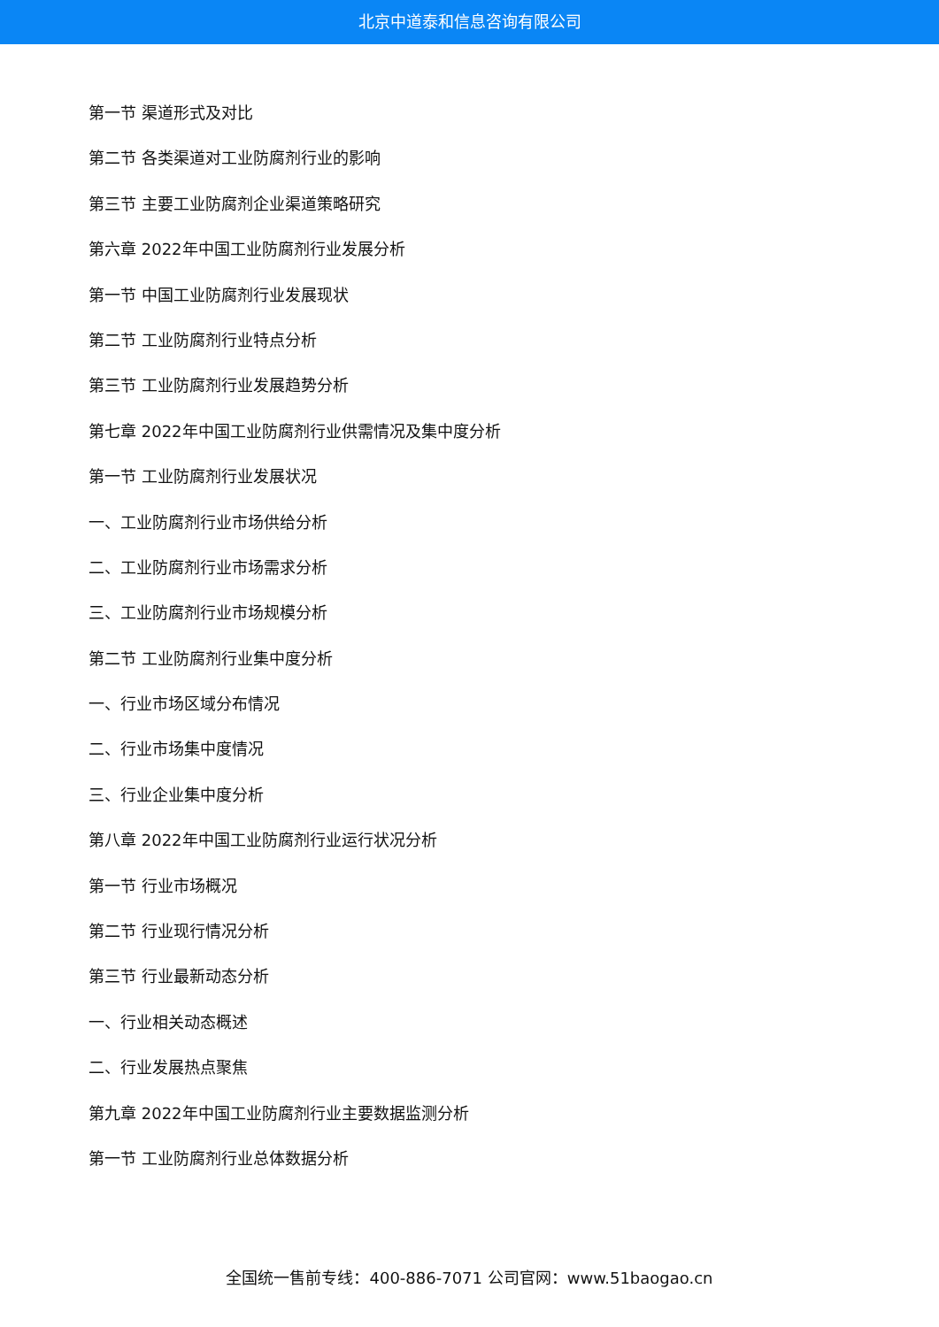北京中道泰和信息咨询有限公司
第一节 渠道形式及对比
第二节 各类渠道对工业防腐剂行业的影响
第三节 主要工业防腐剂企业渠道策略研究
第六章 2022年中国工业防腐剂行业发展分析
第一节 中国工业防腐剂行业发展现状
第二节 工业防腐剂行业特点分析
第三节 工业防腐剂行业发展趋势分析
第七章 2022年中国工业防腐剂行业供需情况及集中度分析
第一节 工业防腐剂行业发展状况
一、工业防腐剂行业市场供给分析
二、工业防腐剂行业市场需求分析
三、工业防腐剂行业市场规模分析
第二节 工业防腐剂行业集中度分析
一、行业市场区域分布情况
二、行业市场集中度情况
三、行业企业集中度分析
第八章 2022年中国工业防腐剂行业运行状况分析
第一节 行业市场概况
第二节 行业现行情况分析
第三节 行业最新动态分析
一、行业相关动态概述
二、行业发展热点聚焦
第九章 2022年中国工业防腐剂行业主要数据监测分析
第一节 工业防腐剂行业总体数据分析
全国统一售前专线：400-886-7071 公司官网：www.51baogao.cn